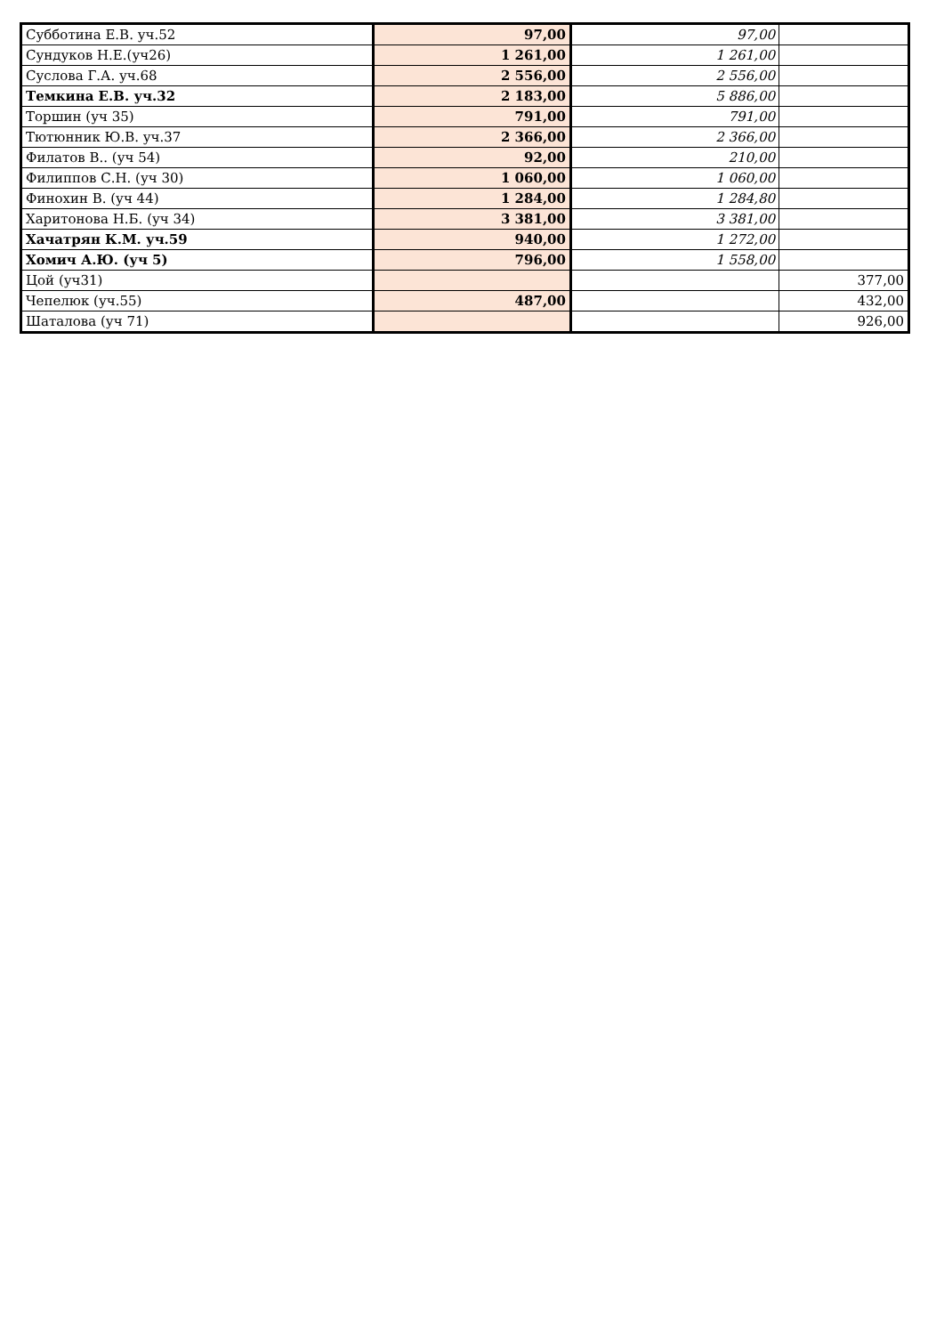| Субботина Е.В. уч.52 | 97,00 | 97,00 | |
| Сундуков Н.Е.(уч26) | 1 261,00 | 1 261,00 | |
| Суслова Г.А. уч.68 | 2 556,00 | 2 556,00 | |
| Темкина Е.В. уч.32 | 2 183,00 | 5 886,00 | |
| Торшин (уч 35) | 791,00 | 791,00 | |
| Тютюнник Ю.В. уч.37 | 2 366,00 | 2 366,00 | |
| Филатов В.. (уч 54) | 92,00 | 210,00 | |
| Филиппов С.Н. (уч 30) | 1 060,00 | 1 060,00 | |
| Финохин В. (уч 44) | 1 284,00 | 1 284,80 | |
| Харитонова Н.Б. (уч 34) | 3 381,00 | 3 381,00 | |
| Хачатрян К.М. уч.59 | 940,00 | 1 272,00 | |
| Хомич А.Ю. (уч 5) | 796,00 | 1 558,00 | |
| Цой (уч31) | | | 377,00 |
| Чепелюк (уч.55) | 487,00 | | 432,00 |
| Шаталова (уч 71) | | | 926,00 |